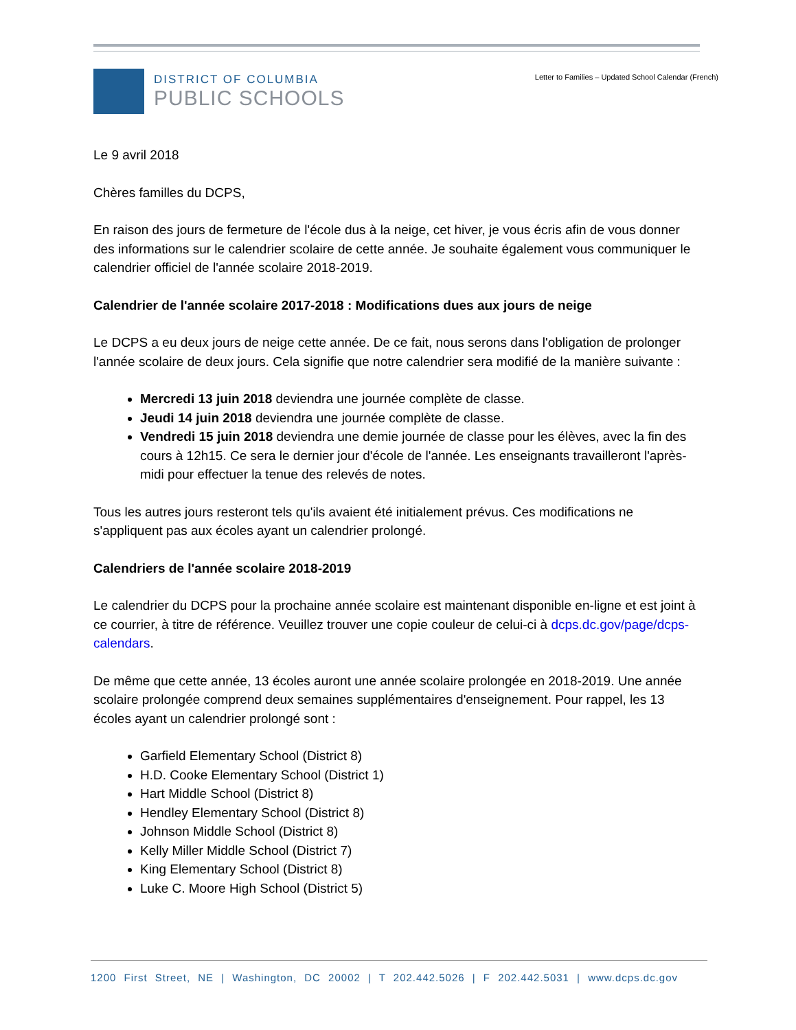DISTRICT OF COLUMBIA
PUBLIC SCHOOLS
Letter to Families – Updated School Calendar (French)
Le 9 avril 2018
Chères familles du DCPS,
En raison des jours de fermeture de l'école dus à la neige, cet hiver, je vous écris afin de vous donner des informations sur le calendrier scolaire de cette année. Je souhaite également vous communiquer le calendrier officiel de l'année scolaire 2018-2019.
Calendrier de l'année scolaire 2017-2018 : Modifications dues aux jours de neige
Le DCPS a eu deux jours de neige cette année. De ce fait, nous serons dans l'obligation de prolonger l'année scolaire de deux jours. Cela signifie que notre calendrier sera modifié de la manière suivante :
Mercredi 13 juin 2018 deviendra une journée complète de classe.
Jeudi 14 juin 2018 deviendra une journée complète de classe.
Vendredi 15 juin 2018 deviendra une demie journée de classe pour les élèves, avec la fin des cours à 12h15. Ce sera le dernier jour d'école de l'année. Les enseignants travailleront l'après-midi pour effectuer la tenue des relevés de notes.
Tous les autres jours resteront tels qu'ils avaient été initialement prévus. Ces modifications ne s'appliquent pas aux écoles ayant un calendrier prolongé.
Calendriers de l'année scolaire 2018-2019
Le calendrier du DCPS pour la prochaine année scolaire est maintenant disponible en-ligne et est joint à ce courrier, à titre de référence. Veuillez trouver une copie couleur de celui-ci à dcps.dc.gov/page/dcps-calendars.
De même que cette année, 13 écoles auront une année scolaire prolongée en 2018-2019. Une année scolaire prolongée comprend deux semaines supplémentaires d'enseignement. Pour rappel, les 13 écoles ayant un calendrier prolongé sont :
Garfield Elementary School (District 8)
H.D. Cooke Elementary School (District 1)
Hart Middle School (District 8)
Hendley Elementary School (District 8)
Johnson Middle School (District 8)
Kelly Miller Middle School (District 7)
King Elementary School (District 8)
Luke C. Moore High School (District 5)
1200 First Street, NE | Washington, DC 20002 | T 202.442.5026 | F 202.442.5031 | www.dcps.dc.gov